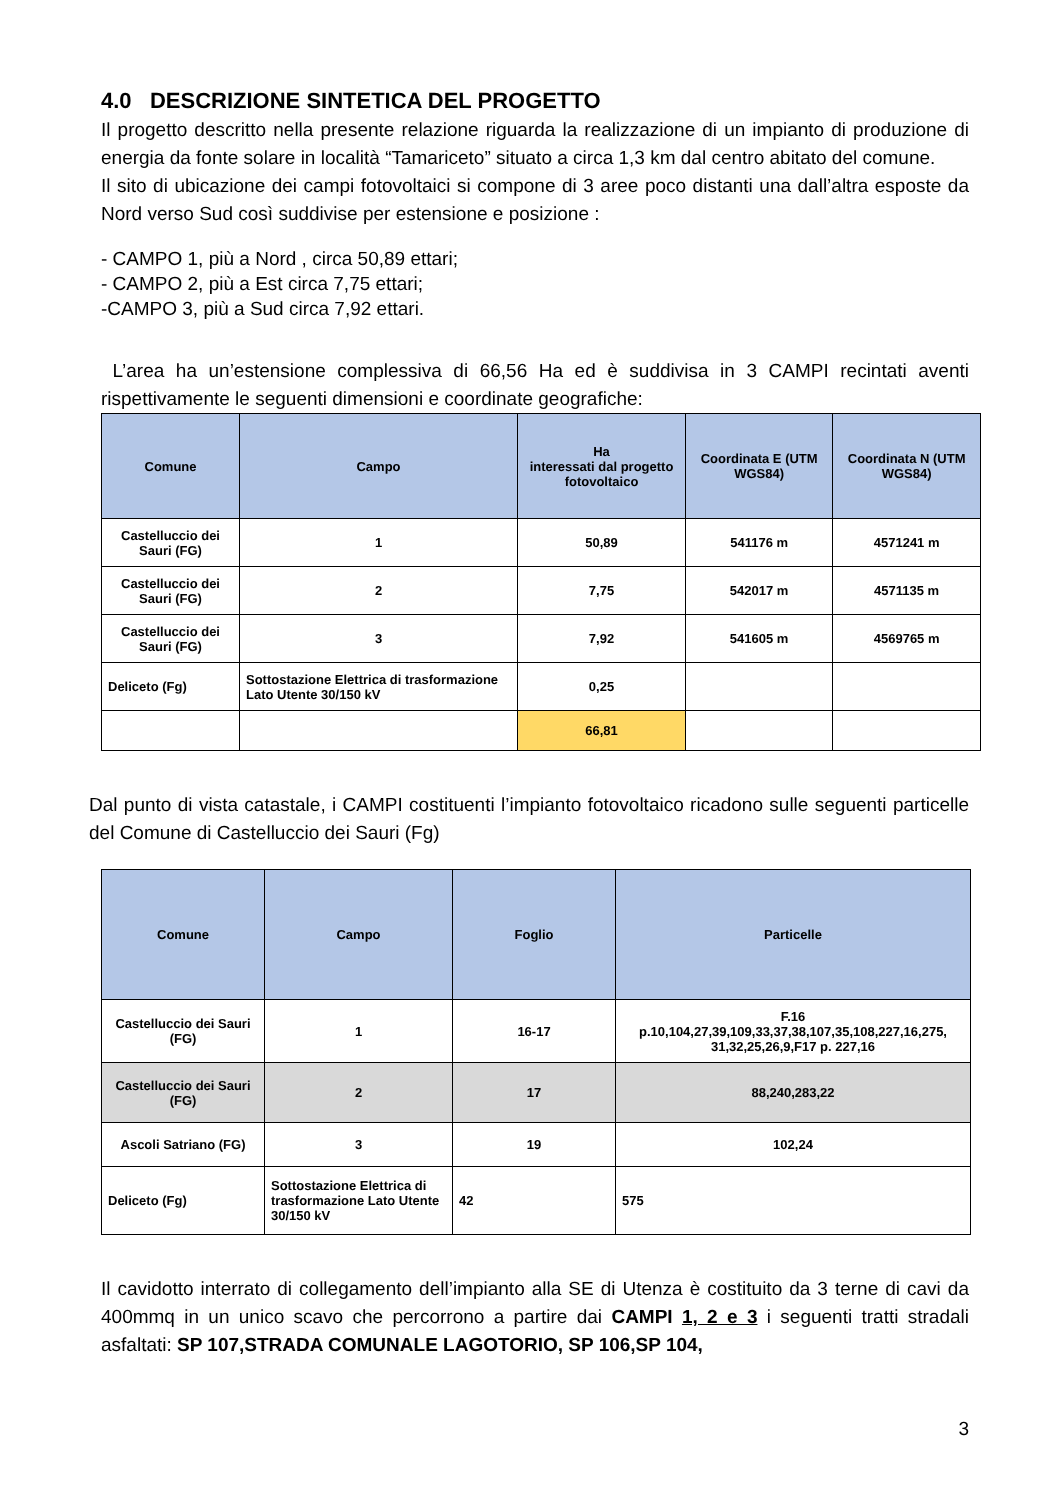4.0 DESCRIZIONE SINTETICA DEL PROGETTO
Il progetto descritto nella presente relazione riguarda la realizzazione di un impianto di produzione di energia da fonte solare in località “Tamariceto” situato a circa 1,3 km dal centro abitato del comune.
Il sito di ubicazione dei campi fotovoltaici si compone di 3 aree poco distanti una dall’altra esposte da Nord verso Sud così suddivise per estensione e posizione :
- CAMPO 1, più a Nord , circa 50,89 ettari;
- CAMPO 2, più a Est circa 7,75 ettari;
-CAMPO 3, più a Sud circa 7,92 ettari.
L’area ha un’estensione complessiva di 66,56 Ha ed è suddivisa in 3 CAMPI recintati aventi rispettivamente le seguenti dimensioni e coordinate geografiche:
| Comune | Campo | Ha interessati dal progetto fotovoltaico | Coordinata E (UTM WGS84) | Coordinata N (UTM WGS84) |
| --- | --- | --- | --- | --- |
| Castelluccio dei Sauri (FG) | 1 | 50,89 | 541176 m | 4571241 m |
| Castelluccio dei Sauri (FG) | 2 | 7,75 | 542017 m | 4571135 m |
| Castelluccio dei Sauri (FG) | 3 | 7,92 | 541605 m | 4569765 m |
| Deliceto (Fg) | Sottostazione Elettrica di trasformazione Lato Utente 30/150 kV | 0,25 | | |
| | | 66,81 | | |
Dal punto di vista catastale, i CAMPI costituenti l’impianto fotovoltaico ricadono sulle seguenti particelle del Comune di Castelluccio dei Sauri (Fg)
| Comune | Campo | Foglio | Particelle |
| --- | --- | --- | --- |
| Castelluccio dei Sauri (FG) | 1 | 16-17 | F.16 p.10,104,27,39,109,33,37,38,107,35,108,227,16,275, 31,32,25,26,9,F17 p. 227,16 |
| Castelluccio dei Sauri (FG) | 2 | 17 | 88,240,283,22 |
| Ascoli Satriano (FG) | 3 | 19 | 102,24 |
| Deliceto (Fg) | Sottostazione Elettrica di trasformazione Lato Utente 30/150 kV | 42 | 575 |
Il cavidotto interrato di collegamento dell’impianto alla SE di Utenza è costituito da 3 terne di cavi da 400mmq in un unico scavo che percorrono a partire dai CAMPI 1, 2 e 3 i seguenti tratti stradali asfaltati: SP 107,STRADA COMUNALE LAGOTORIO, SP 106,SP 104,
3